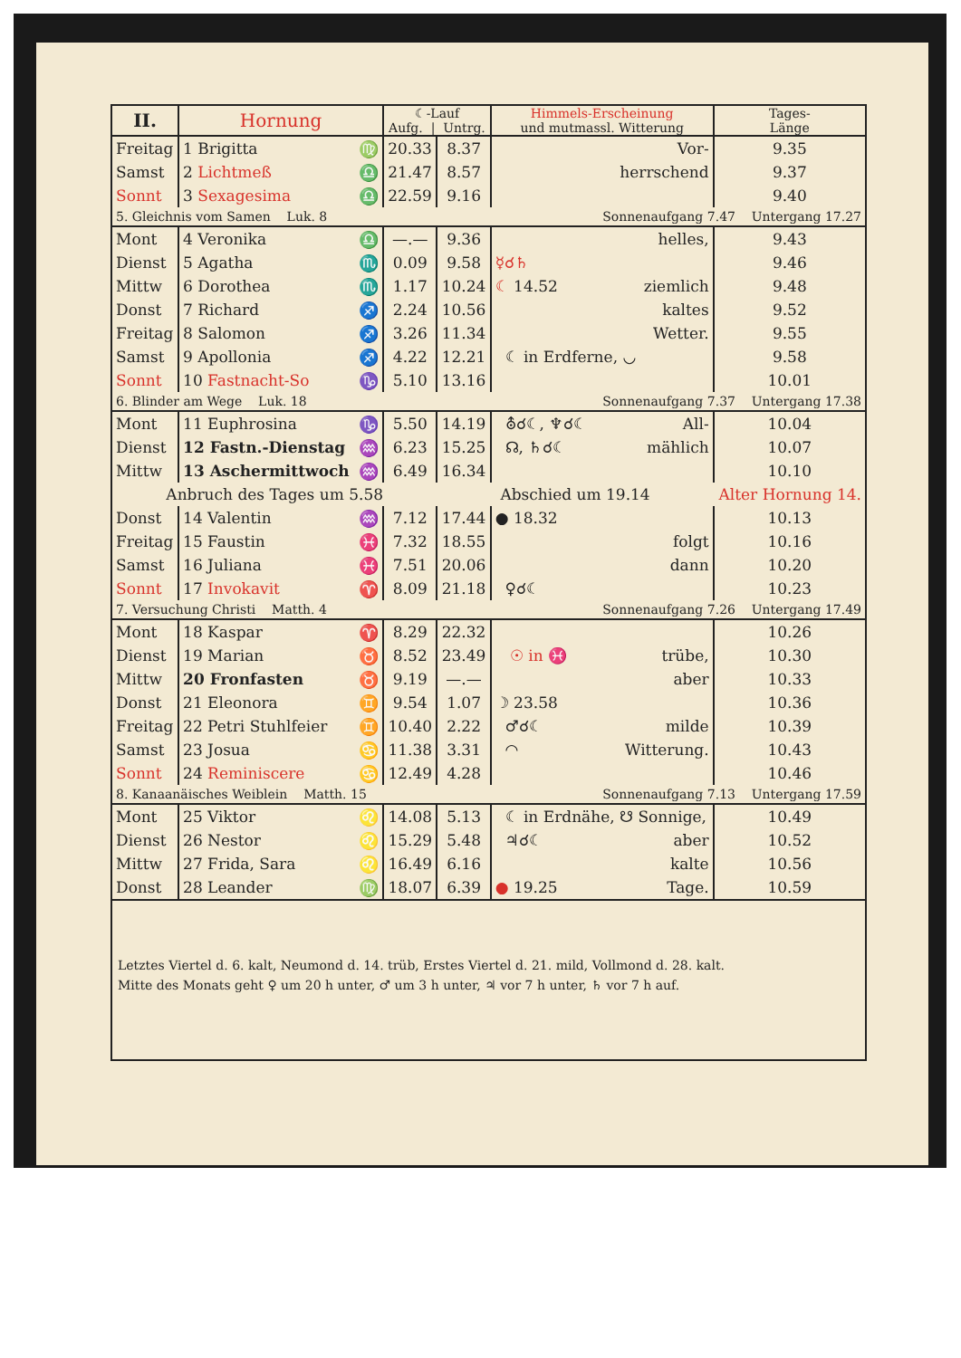| II. | Hornung | | ☾-Lauf Aufg. / Untrg. | | Himmels-Erscheinung und mutmassl. Witterung | Tages- Länge |
| --- | --- | --- | --- | --- | --- | --- |
| Freitag | 1 Brigitta | ♍ | 20.33 | 8.37 | Vor- | 9.35 |
| Samst | 2 Lichtmeß | ♎ | 21.47 | 8.57 | herrschend | 9.37 |
| Sonnt | 3 Sexagesima | ♎ | 22.59 | 9.16 | | 9.40 |
| 5. Gleichnis vom Samen Luk. 8 | | | | Sonnenaufgang 7.47 Untergang 17.27 | | |
| Mont | 4 Veronika | ♎ | —.— | 9.36 | helles, | 9.43 |
| Dienst | 5 Agatha | ♏ | 0.09 | 9.58 | ☿☌♄ | 9.46 |
| Mittw | 6 Dorothea | ♏ | 1.17 | 10.24 | ☾ 14.52 ziemlich | 9.48 |
| Donst | 7 Richard | ♐ | 2.24 | 10.56 | kaltes | 9.52 |
| Freitag | 8 Salomon | ♐ | 3.26 | 11.34 | Wetter. | 9.55 |
| Samst | 9 Apollonia | ♐ | 4.22 | 12.21 | ☾ in Erdferne, ◡ | 9.58 |
| Sonnt | 10 Fastnacht-So | ♑ | 5.10 | 13.16 | | 10.01 |
| 6. Blinder am Wege Luk. 18 | | | | Sonnenaufgang 7.37 Untergang 17.38 | | |
| Mont | 11 Euphrosina | ♑ | 5.50 | 14.19 | ⛢☌☾, ♆☌☾ All- | 10.04 |
| Dienst | 12 Fastn.-Dienstag | ♒ | 6.23 | 15.25 | ☊, ♄☌☾ mählich | 10.07 |
| Mittw | 13 Aschermittwoch | ♒ | 6.49 | 16.34 | | 10.10 |
| Anbruch des Tages um 5.58 | | | | Abschied um 19.14 | | Alter Hornung 14. |
| Donst | 14 Valentin | ♒ | 7.12 | 17.44 | ● 18.32 | 10.13 |
| Freitag | 15 Faustin | ♓ | 7.32 | 18.55 | folgt | 10.16 |
| Samst | 16 Juliana | ♓ | 7.51 | 20.06 | dann | 10.20 |
| Sonnt | 17 Invokavit | ♈ | 8.09 | 21.18 | ♀☌☾ | 10.23 |
| 7. Versuchung Christi Matth. 4 | | | | Sonnenaufgang 7.26 Untergang 17.49 | | |
| Mont | 18 Kaspar | ♈ | 8.29 | 22.32 | | 10.26 |
| Dienst | 19 Marian | ♉ | 8.52 | 23.49 | ☉ in ♓ trübe, | 10.30 |
| Mittw | 20 Fronfasten | ♉ | 9.19 | —.— | aber | 10.33 |
| Donst | 21 Eleonora | ♊ | 9.54 | 1.07 | ☽ 23.58 | 10.36 |
| Freitag | 22 Petri Stuhlfeier | ♊ | 10.40 | 2.22 | ♂☌☾ milde | 10.39 |
| Samst | 23 Josua | ♋ | 11.38 | 3.31 | ◠ Witterung. | 10.43 |
| Sonnt | 24 Reminiscere | ♋ | 12.49 | 4.28 | | 10.46 |
| 8. Kanaanäisches Weiblein Matth. 15 | | | | Sonnenaufgang 7.13 Untergang 17.59 | | |
| Mont | 25 Viktor | ♌ | 14.08 | 5.13 | ☾ in Erdnähe, ☋ Sonnige, | 10.49 |
| Dienst | 26 Nestor | ♌ | 15.29 | 5.48 | ♃☌☾ aber | 10.52 |
| Mittw | 27 Frida, Sara | ♌ | 16.49 | 6.16 | kalte | 10.56 |
| Donst | 28 Leander | ♍ | 18.07 | 6.39 | ● 19.25 Tage. | 10.59 |
| Letztes Viertel d. 6. kalt, Neumond d. 14. trüb, Erstes Viertel d. 21. mild, Vollmond d. 28. kalt. Mitte des Monats geht ♀ um 20 h unter, ♂ um 3 h unter, ♃ vor 7 h unter, ♄ vor 7 h auf. | | | | | | |